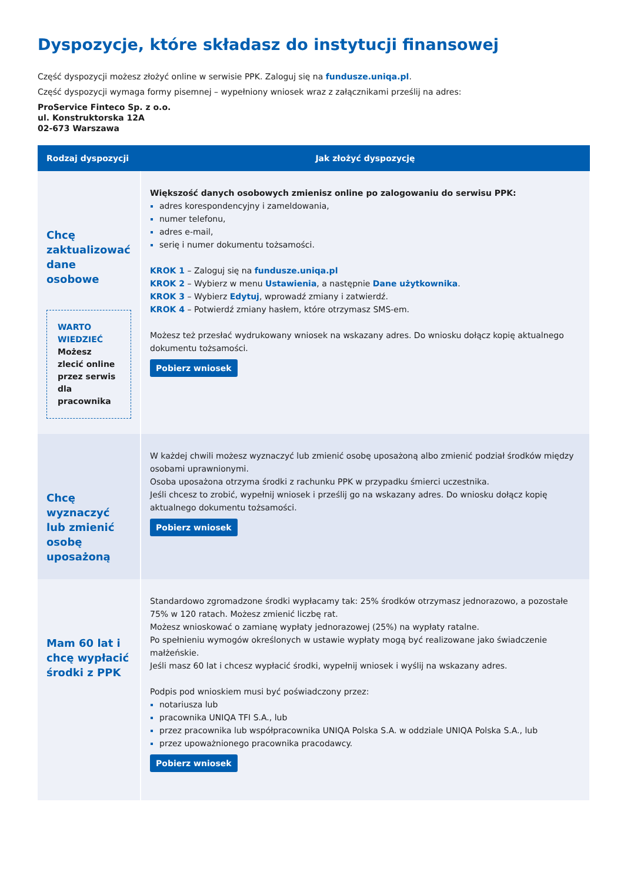Dyspozycje, które składasz do instytucji finansowej
Część dyspozycji możesz złożyć online w serwisie PPK. Zaloguj się na fundusze.uniqa.pl.
Część dyspozycji wymaga formy pisemnej – wypełniony wniosek wraz z załącznikami prześlij na adres:
ProService Finteco Sp. z o.o.
ul. Konstruktorska 12A
02-673 Warszawa
| Rodzaj dyspozycji | Jak złożyć dyspozycję |
| --- | --- |
| Chcę zaktualizować dane osobowe WARTO WIEDZIEĆ Możesz zlecić online przez serwis dla pracownika | Większość danych osobowych zmienisz online po zalogowaniu do serwisu PPK: adres korespondencyjny i zameldowania, numer telefonu, adres e-mail, serię i numer dokumentu tożsamości. KROK 1 – Zaloguj się na fundusze.uniqa.pl KROK 2 – Wybierz w menu Ustawienia , a następnie Dane użytkownika . KROK 3 – Wybierz Edytuj , wprowadź zmiany i zatwierdź. KROK 4 – Potwierdź zmiany hasłem, które otrzymasz SMS-em. Możesz też przesłać wydrukowany wniosek na wskazany adres. Do wniosku dołącz kopię aktualnego dokumentu tożsamości. Pobierz wniosek |
| Chcę wyznaczyć lub zmienić osobę uposażoną | W każdej chwili możesz wyznaczyć lub zmienić osobę uposażoną albo zmienić podział środków między osobami uprawnionymi. Osoba uposażona otrzyma środki z rachunku PPK w przypadku śmierci uczestnika. Jeśli chcesz to zrobić, wypełnij wniosek i prześlij go na wskazany adres. Do wniosku dołącz kopię aktualnego dokumentu tożsamości. Pobierz wniosek |
| Mam 60 lat i chcę wypłacić środki z PPK | Standardowo zgromadzone środki wypłacamy tak: 25% środków otrzymasz jednorazowo, a pozostałe 75% w 120 ratach. Możesz zmienić liczbę rat. Możesz wnioskować o zamianę wypłaty jednorazowej (25%) na wypłaty ratalne. Po spełnieniu wymogów określonych w ustawie wypłaty mogą być realizowane jako świadczenie małżeńskie. Jeśli masz 60 lat i chcesz wypłacić środki, wypełnij wniosek i wyślij na wskazany adres. Podpis pod wnioskiem musi być poświadczony przez: notariusza lub pracownika UNIQA TFI S.A., lub przez pracownika lub współpracownika UNIQA Polska S.A. w oddziale UNIQA Polska S.A., lub przez upoważnionego pracownika pracodawcy. Pobierz wniosek |